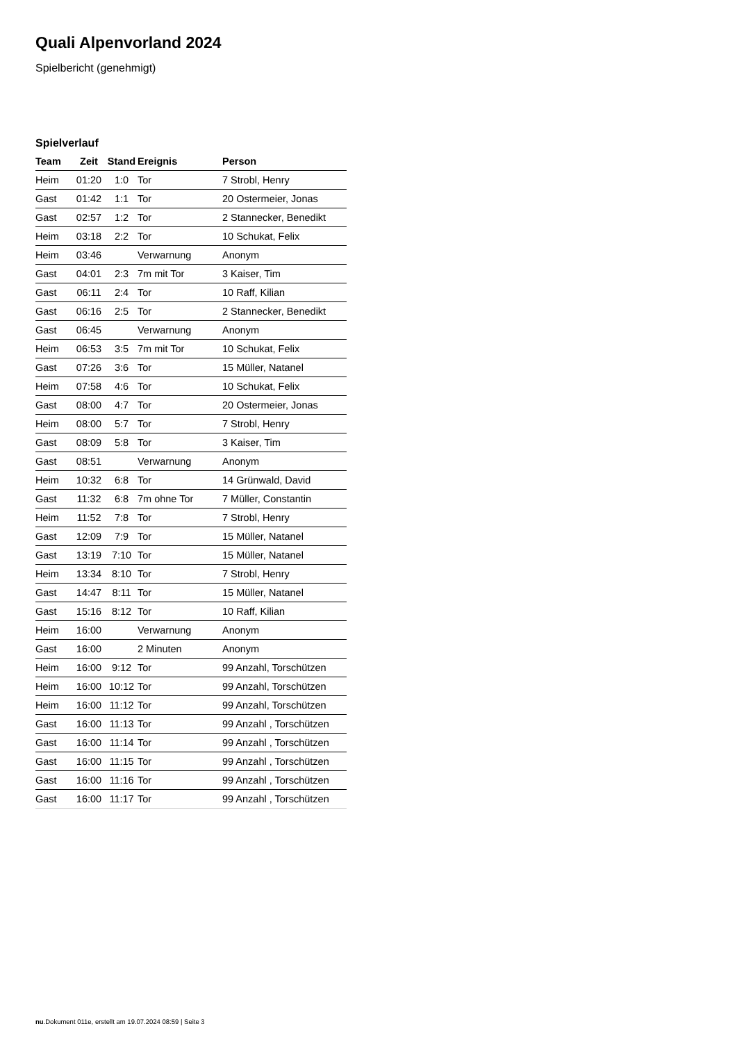Quali Alpenvorland 2024
Spielbericht (genehmigt)
Spielverlauf
| Team | Zeit | Stand | Ereignis | Person |
| --- | --- | --- | --- | --- |
| Heim | 01:20 | 1:0 | Tor | 7 Strobl, Henry |
| Gast | 01:42 | 1:1 | Tor | 20 Ostermeier, Jonas |
| Gast | 02:57 | 1:2 | Tor | 2 Stannecker, Benedikt |
| Heim | 03:18 | 2:2 | Tor | 10 Schukat, Felix |
| Heim | 03:46 | | Verwarnung | Anonym |
| Gast | 04:01 | 2:3 | 7m mit Tor | 3 Kaiser, Tim |
| Gast | 06:11 | 2:4 | Tor | 10 Raff, Kilian |
| Gast | 06:16 | 2:5 | Tor | 2 Stannecker, Benedikt |
| Gast | 06:45 | | Verwarnung | Anonym |
| Heim | 06:53 | 3:5 | 7m mit Tor | 10 Schukat, Felix |
| Gast | 07:26 | 3:6 | Tor | 15 Müller, Natanel |
| Heim | 07:58 | 4:6 | Tor | 10 Schukat, Felix |
| Gast | 08:00 | 4:7 | Tor | 20 Ostermeier, Jonas |
| Heim | 08:00 | 5:7 | Tor | 7 Strobl, Henry |
| Gast | 08:09 | 5:8 | Tor | 3 Kaiser, Tim |
| Gast | 08:51 | | Verwarnung | Anonym |
| Heim | 10:32 | 6:8 | Tor | 14 Grünwald, David |
| Gast | 11:32 | 6:8 | 7m ohne Tor | 7 Müller, Constantin |
| Heim | 11:52 | 7:8 | Tor | 7 Strobl, Henry |
| Gast | 12:09 | 7:9 | Tor | 15 Müller, Natanel |
| Gast | 13:19 | 7:10 | Tor | 15 Müller, Natanel |
| Heim | 13:34 | 8:10 | Tor | 7 Strobl, Henry |
| Gast | 14:47 | 8:11 | Tor | 15 Müller, Natanel |
| Gast | 15:16 | 8:12 | Tor | 10 Raff, Kilian |
| Heim | 16:00 | | Verwarnung | Anonym |
| Gast | 16:00 | | 2 Minuten | Anonym |
| Heim | 16:00 | 9:12 | Tor | 99 Anzahl, Torschützen |
| Heim | 16:00 | 10:12 | Tor | 99 Anzahl, Torschützen |
| Heim | 16:00 | 11:12 | Tor | 99 Anzahl, Torschützen |
| Gast | 16:00 | 11:13 | Tor | 99 Anzahl , Torschützen |
| Gast | 16:00 | 11:14 | Tor | 99 Anzahl , Torschützen |
| Gast | 16:00 | 11:15 | Tor | 99 Anzahl , Torschützen |
| Gast | 16:00 | 11:16 | Tor | 99 Anzahl , Torschützen |
| Gast | 16:00 | 11:17 | Tor | 99 Anzahl , Torschützen |
nu.Dokument 011e, erstellt am 19.07.2024 08:59 | Seite 3